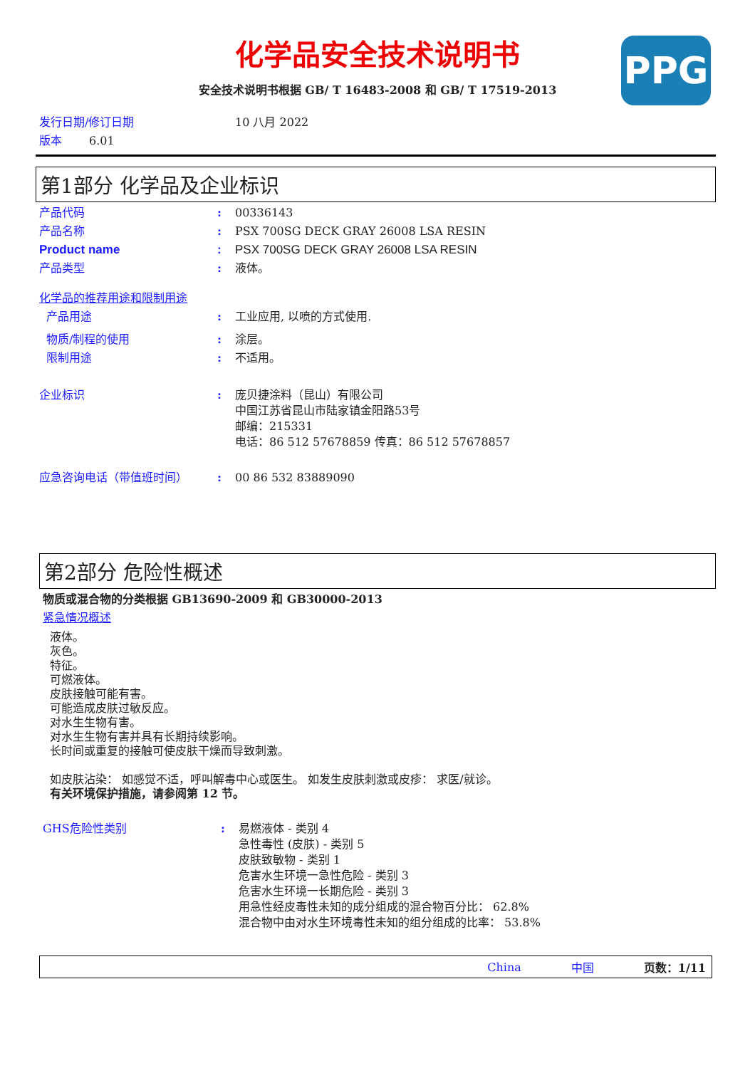化学品安全技术说明书
安全技术说明书根据 GB/ T 16483-2008 和 GB/ T 17519-2013
PPG
发行日期/修订日期 10 八月 2022
版本 6.01
第1部分 化学品及企业标识
产品代码: 00336143
产品名称: PSX 700SG DECK GRAY 26008 LSA RESIN
Product name: PSX 700SG DECK GRAY 26008 LSA RESIN
产品类型: 液体。
化学品的推荐用途和限制用途
产品用途: 工业应用, 以喷的方式使用.
物质/制程的使用: 涂层。
限制用途: 不适用。
企业标识: 庞贝捷涂料（昆山）有限公司
中国江苏省昆山市陆家镇金阳路53号
邮编：215331
电话：86 512 57678859 传真：86 512 57678857
应急咨询电话（带值班时间）: 00 86 532 83889090
第2部分 危险性概述
物质或混合物的分类根据 GB13690-2009 和 GB30000-2013
紧急情况概述
液体。
灰色。
特征。
可燃液体。
皮肤接触可能有害。
可能造成皮肤过敏反应。
对水生生物有害。
对水生生物有害并具有长期持续影响。
长时间或重复的接触可使皮肤干燥而导致刺激。
如皮肤沾染： 如感觉不适，呼叫解毒中心或医生。 如发生皮肤刺激或皮疹： 求医/就诊。
有关环境保护措施，请参阅第 12 节。
GHS危险性类别: 易燃液体 - 类别 4
急性毒性 (皮肤) - 类别 5
皮肤致敏物 - 类别 1
危害水生环境一急性危险 - 类别 3
危害水生环境一长期危险 - 类别 3
用急性经皮毒性未知的成分组成的混合物百分比： 62.8%
混合物中由对水生环境毒性未知的组分组成的比率： 53.8%
China 中国 页数：1/11